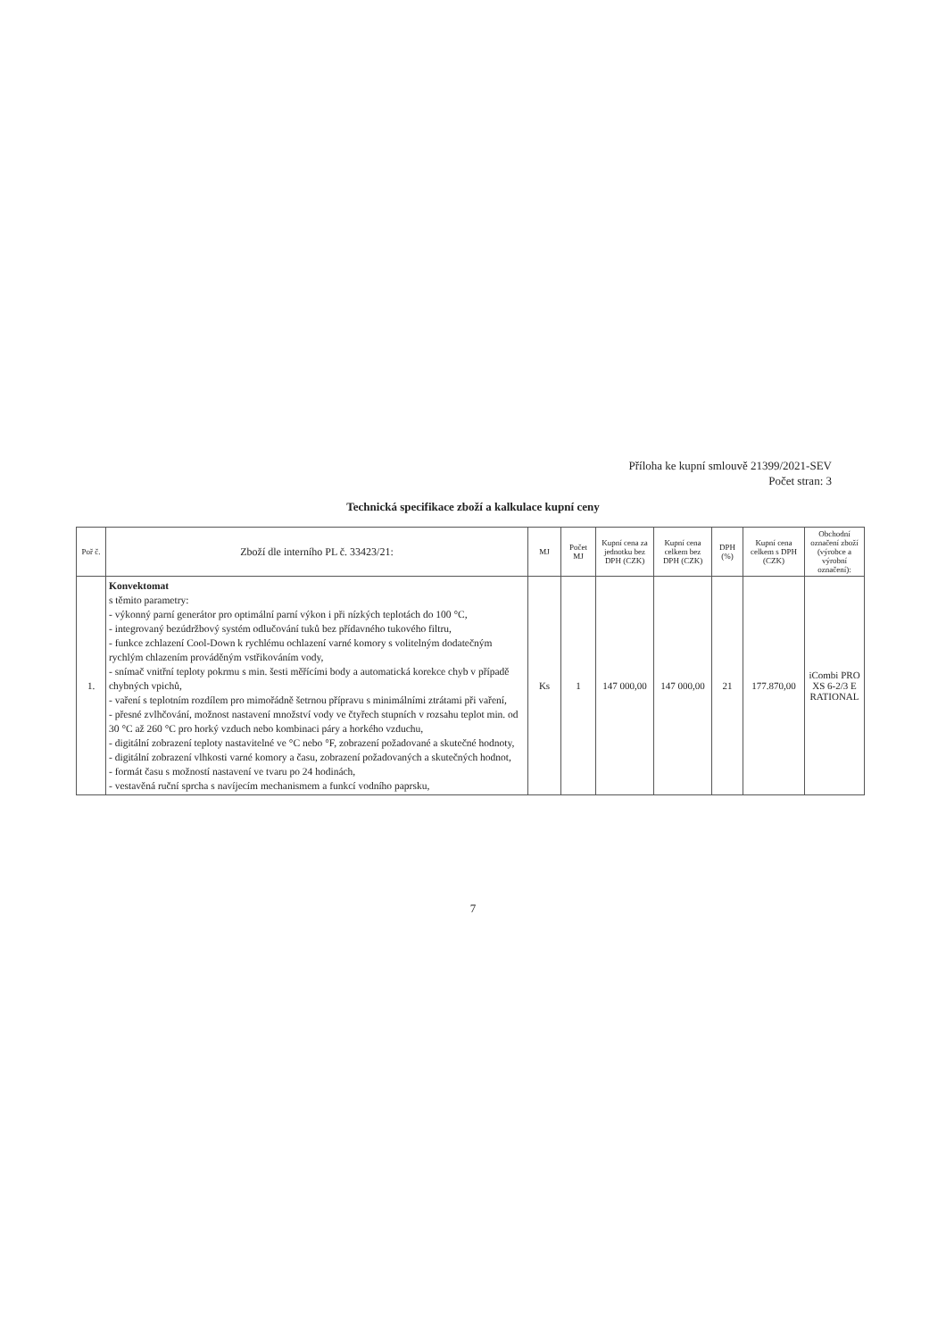Příloha ke kupní smlouvě 21399/2021-SEV
Počet stran: 3
Technická specifikace zboží a kalkulace kupní ceny
| Poř č. | Zboží dle interního PL č. 33423/21: | MJ | Počet MJ | Kupní cena za jednotku bez DPH (CZK) | Kupní cena celkem bez DPH (CZK) | DPH (%) | Kupní cena celkem s DPH (CZK) | Obchodní označení zboží (výrobce a výrobní označení): |
| --- | --- | --- | --- | --- | --- | --- | --- | --- |
| 1. | Konvektomat s těmito parametry: - výkonný parní generátor pro optimální parní výkon i při nízkých teplotách do 100 °C, - integrovaný bezúdržbový systém odlučování tuků bez přídavného tukového filtru, - funkce zchlazení Cool-Down k rychlému ochlazení varné komory s volitelným dodatečným rychlým chlazením prováděným vstřikováním vody, - snímač vnitřní teploty pokrmu s min. šesti měřícími body a automatická korekce chyb v případě chybných vpichů, - vaření s teplotním rozdílem pro mimořádně šetrnou přípravu s minimálními ztrátami při vaření, - přesné zvlhčování, možnost nastavení množství vody ve čtyřech stupních v rozsahu teplot min. od 30 °C až 260 °C pro horký vzduch nebo kombinaci páry a horkého vzduchu, - digitální zobrazení teploty nastavitelné ve °C nebo °F, zobrazení požadované a skutečné hodnoty, - digitální zobrazení vlhkosti varné komory a času, zobrazení požadovaných a skutečných hodnot, - formát času s možností nastavení ve tvaru po 24 hodinách, - vestavěná ruční sprcha s navíjecím mechanismem a funkcí vodního paprsku, | Ks | 1 | 147 000,00 | 147 000,00 | 21 | 177.870,00 | iCombi PRO XS 6-2/3 E RATIONAL |
7